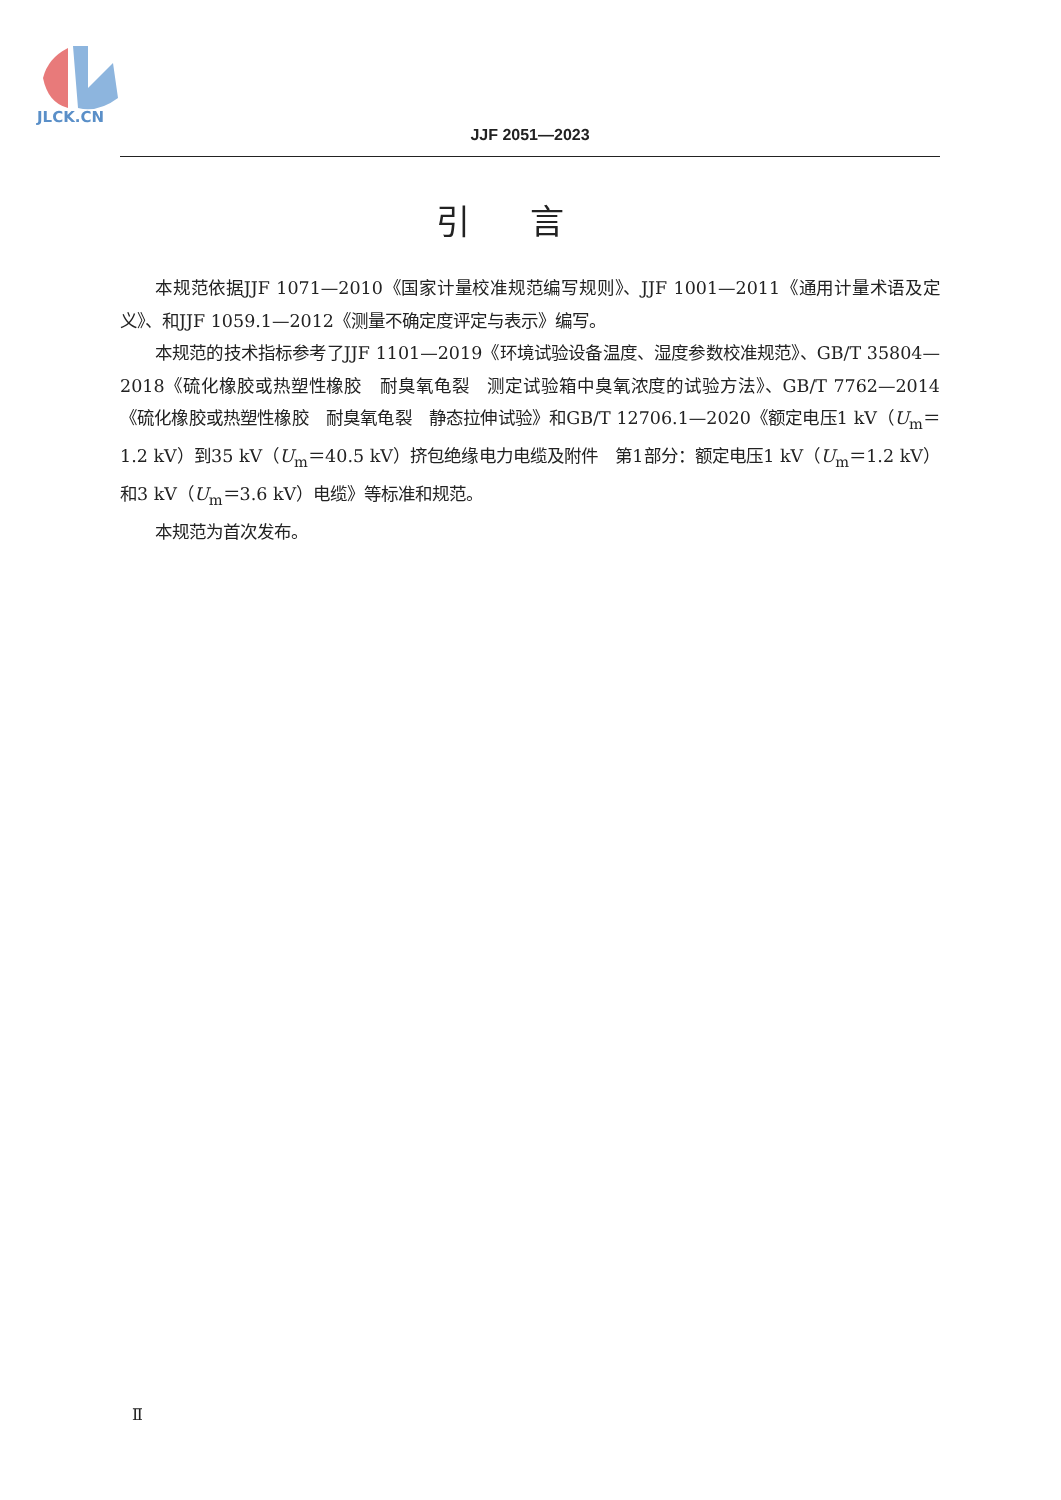JLCK.CN
JJF 2051—2023
引言
本规范依据JJF 1071—2010《国家计量校准规范编写规则》、JJF 1001—2011《通用计量术语及定义》、和JJF 1059.1—2012《测量不确定度评定与表示》编写。
本规范的技术指标参考了JJF 1101—2019《环境试验设备温度、湿度参数校准规范》、GB/T 35804—2018《硫化橡胶或热塑性橡胶　耐臭氧龟裂　测定试验箱中臭氧浓度的试验方法》、GB/T 7762—2014《硫化橡胶或热塑性橡胶　耐臭氧龟裂　静态拉伸试验》和GB/T 12706.1—2020《额定电压1 kV（U<sub>m</sub>＝1.2 kV）到35 kV（U<sub>m</sub>＝40.5 kV）挤包绝缘电力电缆及附件　第1部分：额定电压1 kV（U<sub>m</sub>＝1.2 kV）和3 kV（U<sub>m</sub>＝3.6 kV）电缆》等标准和规范。
本规范为首次发布。
Ⅱ